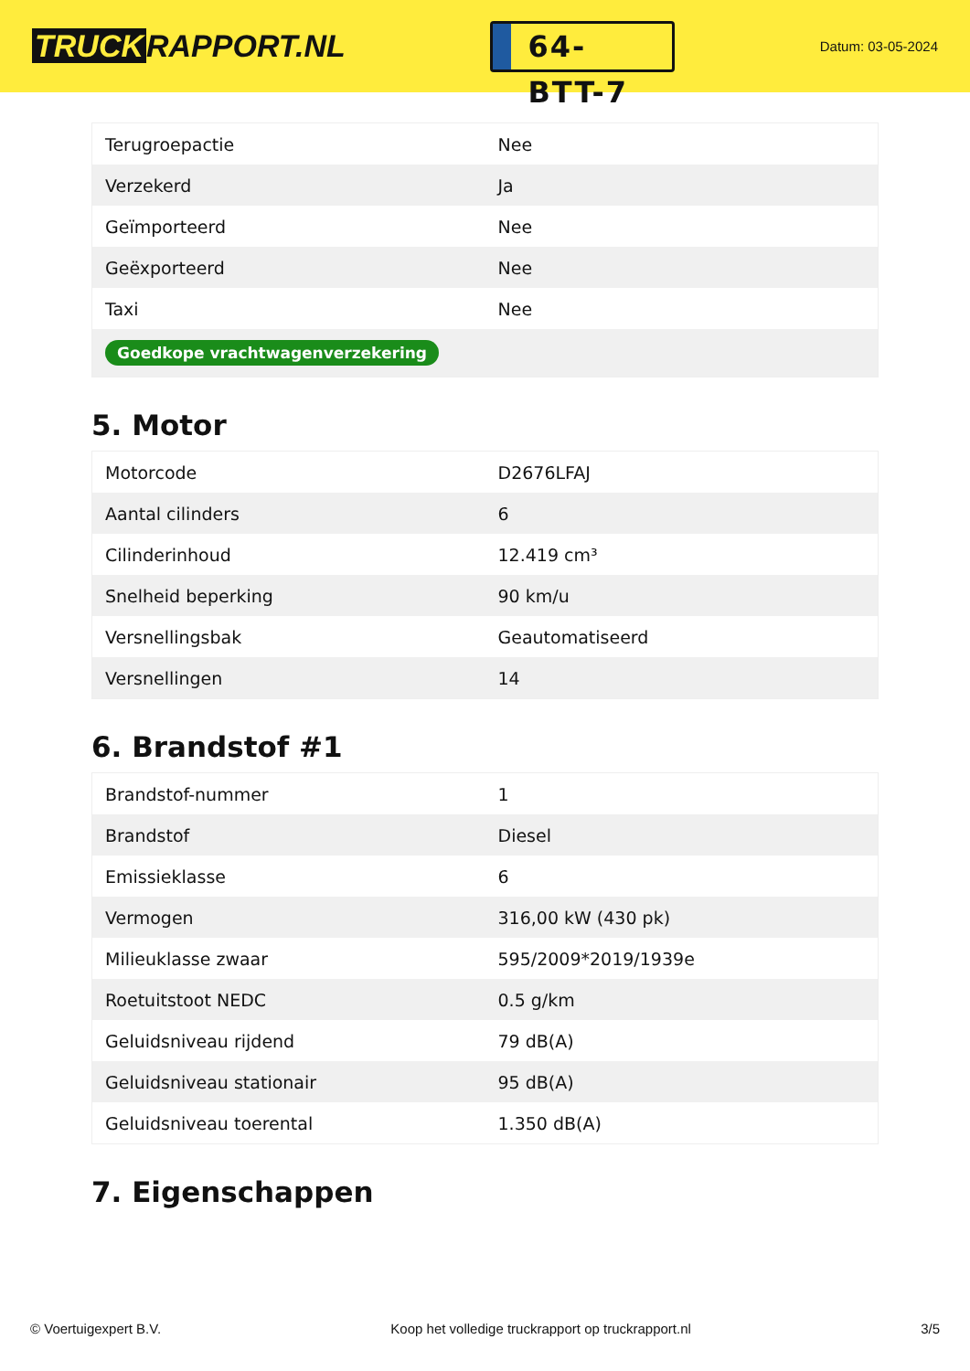TRUCK RAPPORT.NL
64-BTT-7
Datum: 03-05-2024
| Terugroepactie | Nee |
| Verzekerd | Ja |
| Geïmporteerd | Nee |
| Geëxporteerd | Nee |
| Taxi | Nee |
| Goedkope vrachtwagenverzekering | |
5. Motor
| Motorcode | D2676LFAJ |
| Aantal cilinders | 6 |
| Cilinderinhoud | 12.419 cm³ |
| Snelheid beperking | 90 km/u |
| Versnellingsbak | Geautomatiseerd |
| Versnellingen | 14 |
6. Brandstof #1
| Brandstof-nummer | 1 |
| Brandstof | Diesel |
| Emissieklasse | 6 |
| Vermogen | 316,00 kW (430 pk) |
| Milieuklasse zwaar | 595/2009*2019/1939e |
| Roetuitstoot NEDC | 0.5 g/km |
| Geluidsniveau rijdend | 79 dB(A) |
| Geluidsniveau stationair | 95 dB(A) |
| Geluidsniveau toerental | 1.350 dB(A) |
7. Eigenschappen
© Voertuigexpert B.V. Koop het volledige truckrapport op truckrapport.nl 3/5